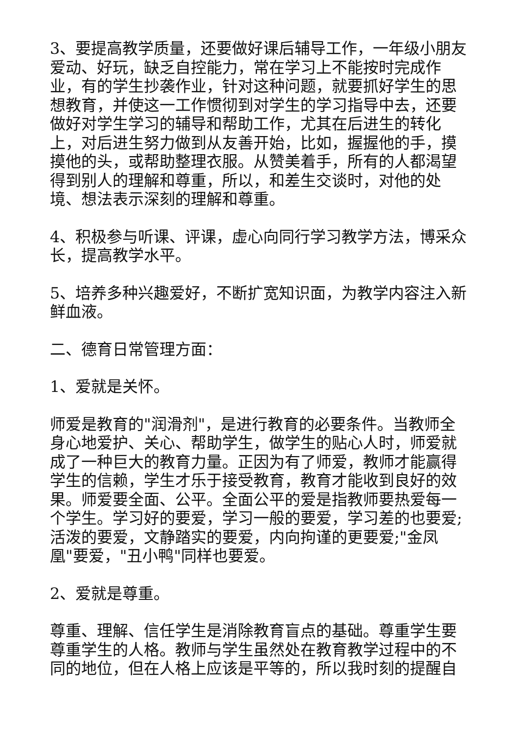3、要提高教学质量，还要做好课后辅导工作，一年级小朋友爱动、好玩，缺乏自控能力，常在学习上不能按时完成作业，有的学生抄袭作业，针对这种问题，就要抓好学生的思想教育，并使这一工作惯彻到对学生的学习指导中去，还要做好对学生学习的辅导和帮助工作，尤其在后进生的转化上，对后进生努力做到从友善开始，比如，握握他的手，摸摸他的头，或帮助整理衣服。从赞美着手，所有的人都渴望得到别人的理解和尊重，所以，和差生交谈时，对他的处境、想法表示深刻的理解和尊重。
4、积极参与听课、评课，虚心向同行学习教学方法，博采众长，提高教学水平。
5、培养多种兴趣爱好，不断扩宽知识面，为教学内容注入新鲜血液。
二、德育日常管理方面：
1、爱就是关怀。
师爱是教育的"润滑剂"，是进行教育的必要条件。当教师全身心地爱护、关心、帮助学生，做学生的贴心人时，师爱就成了一种巨大的教育力量。正因为有了师爱，教师才能赢得学生的信赖，学生才乐于接受教育，教育才能收到良好的效果。师爱要全面、公平。全面公平的爱是指教师要热爱每一个学生。学习好的要爱，学习一般的要爱，学习差的也要爱;活泼的要爱，文静踏实的要爱，内向拘谨的更要爱;"金凤凰"要爱，"丑小鸭"同样也要爱。
2、爱就是尊重。
尊重、理解、信任学生是消除教育盲点的基础。尊重学生要尊重学生的人格。教师与学生虽然处在教育教学过程中的不同的地位，但在人格上应该是平等的，所以我时刻的提醒自